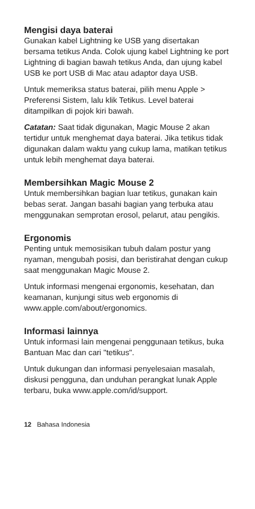Mengisi daya baterai
Gunakan kabel Lightning ke USB yang disertakan bersama tetikus Anda. Colok ujung kabel Lightning ke port Lightning di bagian bawah tetikus Anda, dan ujung kabel USB ke port USB di Mac atau adaptor daya USB.
Untuk memeriksa status baterai, pilih menu Apple > Preferensi Sistem, lalu klik Tetikus. Level baterai ditampilkan di pojok kiri bawah.
Catatan: Saat tidak digunakan, Magic Mouse 2 akan tertidur untuk menghemat daya baterai. Jika tetikus tidak digunakan dalam waktu yang cukup lama, matikan tetikus untuk lebih menghemat daya baterai.
Membersihkan Magic Mouse 2
Untuk membersihkan bagian luar tetikus, gunakan kain bebas serat. Jangan basahi bagian yang terbuka atau menggunakan semprotan erosol, pelarut, atau pengikis.
Ergonomis
Penting untuk memosisikan tubuh dalam postur yang nyaman, mengubah posisi, dan beristirahat dengan cukup saat menggunakan Magic Mouse 2.
Untuk informasi mengenai ergonomis, kesehatan, dan keamanan, kunjungi situs web ergonomis di www.apple.com/about/ergonomics.
Informasi lainnya
Untuk informasi lain mengenai penggunaan tetikus, buka Bantuan Mac dan cari "tetikus".
Untuk dukungan dan informasi penyelesaian masalah, diskusi pengguna, dan unduhan perangkat lunak Apple terbaru, buka www.apple.com/id/support.
12 Bahasa Indonesia